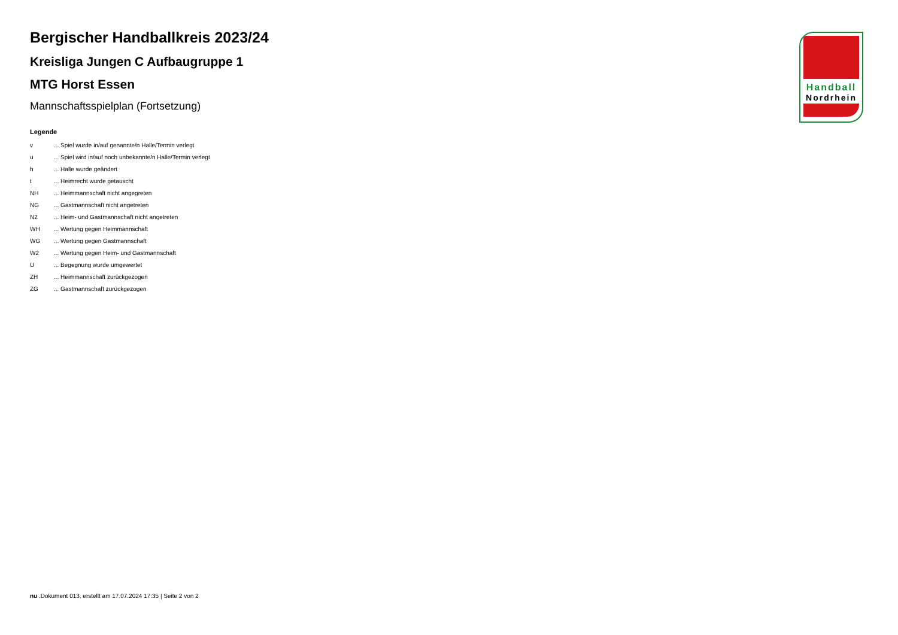Bergischer Handballkreis 2023/24
Kreisliga Jungen C Aufbaugruppe 1
MTG Horst Essen
Mannschaftsspielplan (Fortsetzung)
Legende
| v | ... Spiel wurde in/auf genannte/n Halle/Termin verlegt |
| u | ... Spiel wird in/auf noch unbekannte/n Halle/Termin verlegt |
| h | ... Halle wurde geändert |
| t | ... Heimrecht wurde getauscht |
| NH | ... Heimmannschaft nicht angegreten |
| NG | ... Gastmannschaft nicht angetreten |
| N2 | ... Heim- und Gastmannschaft nicht angetreten |
| WH | ... Wertung gegen Heimmannschaft |
| WG | ... Wertung gegen Gastmannschaft |
| W2 | ... Wertung gegen Heim- und Gastmannschaft |
| U | ... Begegnung wurde umgewertet |
| ZH | ... Heimmannschaft zurückgezogen |
| ZG | ... Gastmannschaft zurückgezogen |
Handball
Nordrhein
nu .Dokument 013, erstellt am 17.07.2024 17:35 | Seite 2 von 2